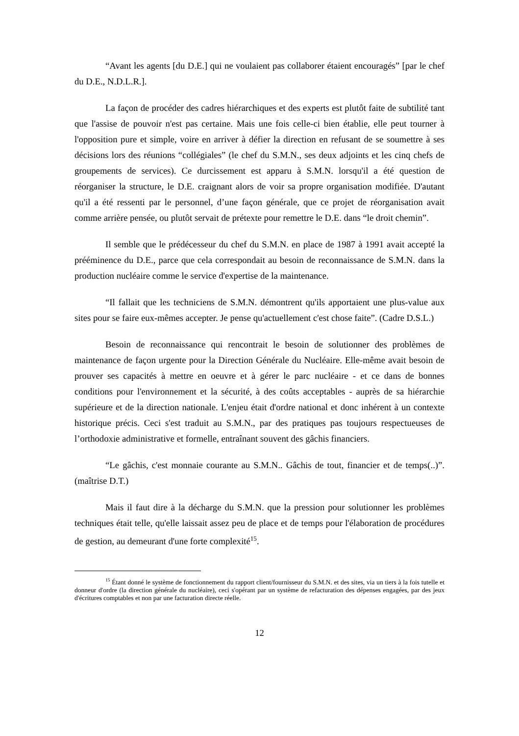“Avant les agents [du D.E.] qui ne voulaient pas collaborer étaient encouragés” [par le chef du D.E., N.D.L.R.].
La façon de procéder des cadres hiérarchiques et des experts est plutôt faite de subtilité tant que l'assise de pouvoir n'est pas certaine. Mais une fois celle-ci bien établie, elle peut tourner à l'opposition pure et simple, voire en arriver à défier la direction en refusant de se soumettre à ses décisions lors des réunions “collégiales” (le chef du S.M.N., ses deux adjoints et les cinq chefs de groupements de services). Ce durcissement est apparu à S.M.N. lorsqu'il a été question de réorganiser la structure, le D.E. craignant alors de voir sa propre organisation modifiée. D'autant qu'il a été ressenti par le personnel, d’une façon générale, que ce projet de réorganisation avait comme arrière pensée, ou plutôt servait de prétexte pour remettre le D.E. dans “le droit chemin”.
Il semble que le prédécesseur du chef du S.M.N. en place de 1987 à 1991 avait accepté la prééminence du D.E., parce que cela correspondait au besoin de reconnaissance de S.M.N. dans la production nucléaire comme le service d'expertise de la maintenance.
“Il fallait que les techniciens de S.M.N. démontrent qu'ils apportaient une plus-value aux sites pour se faire eux-mêmes accepter. Je pense qu'actuellement c'est chose faite”. (Cadre D.S.L.)
Besoin de reconnaissance qui rencontrait le besoin de solutionner des problèmes de maintenance de façon urgente pour la Direction Générale du Nucléaire. Elle-même avait besoin de prouver ses capacités à mettre en oeuvre et à gérer le parc nucléaire - et ce dans de bonnes conditions pour l'environnement et la sécurité, à des coûts acceptables - auprès de sa hiérarchie supérieure et de la direction nationale. L'enjeu était d'ordre national et donc inhérent à un contexte historique précis. Ceci s'est traduit au S.M.N., par des pratiques pas toujours respectueuses de l’orthodoxie administrative et formelle, entraînant souvent des gâchis financiers.
“Le gâchis, c'est monnaie courante au S.M.N.. Gâchis de tout, financier et de temps(..)”. (maîtrise D.T.)
Mais il faut dire à la décharge du S.M.N. que la pression pour solutionner les problèmes techniques était telle, qu'elle laissait assez peu de place et de temps pour l'élaboration de procédures de gestion, au demeurant d'une forte complexité<sup>15</sup>.
<sup>15</sup> Étant donné le système de fonctionnement du rapport client/fournisseur du S.M.N. et des sites, via un tiers à la fois tutelle et donneur d'ordre (la direction générale du nucléaire), ceci s'opérant par un système de refacturation des dépenses engagées, par des jeux d'écritures comptables et non par une facturation directe réelle.
12